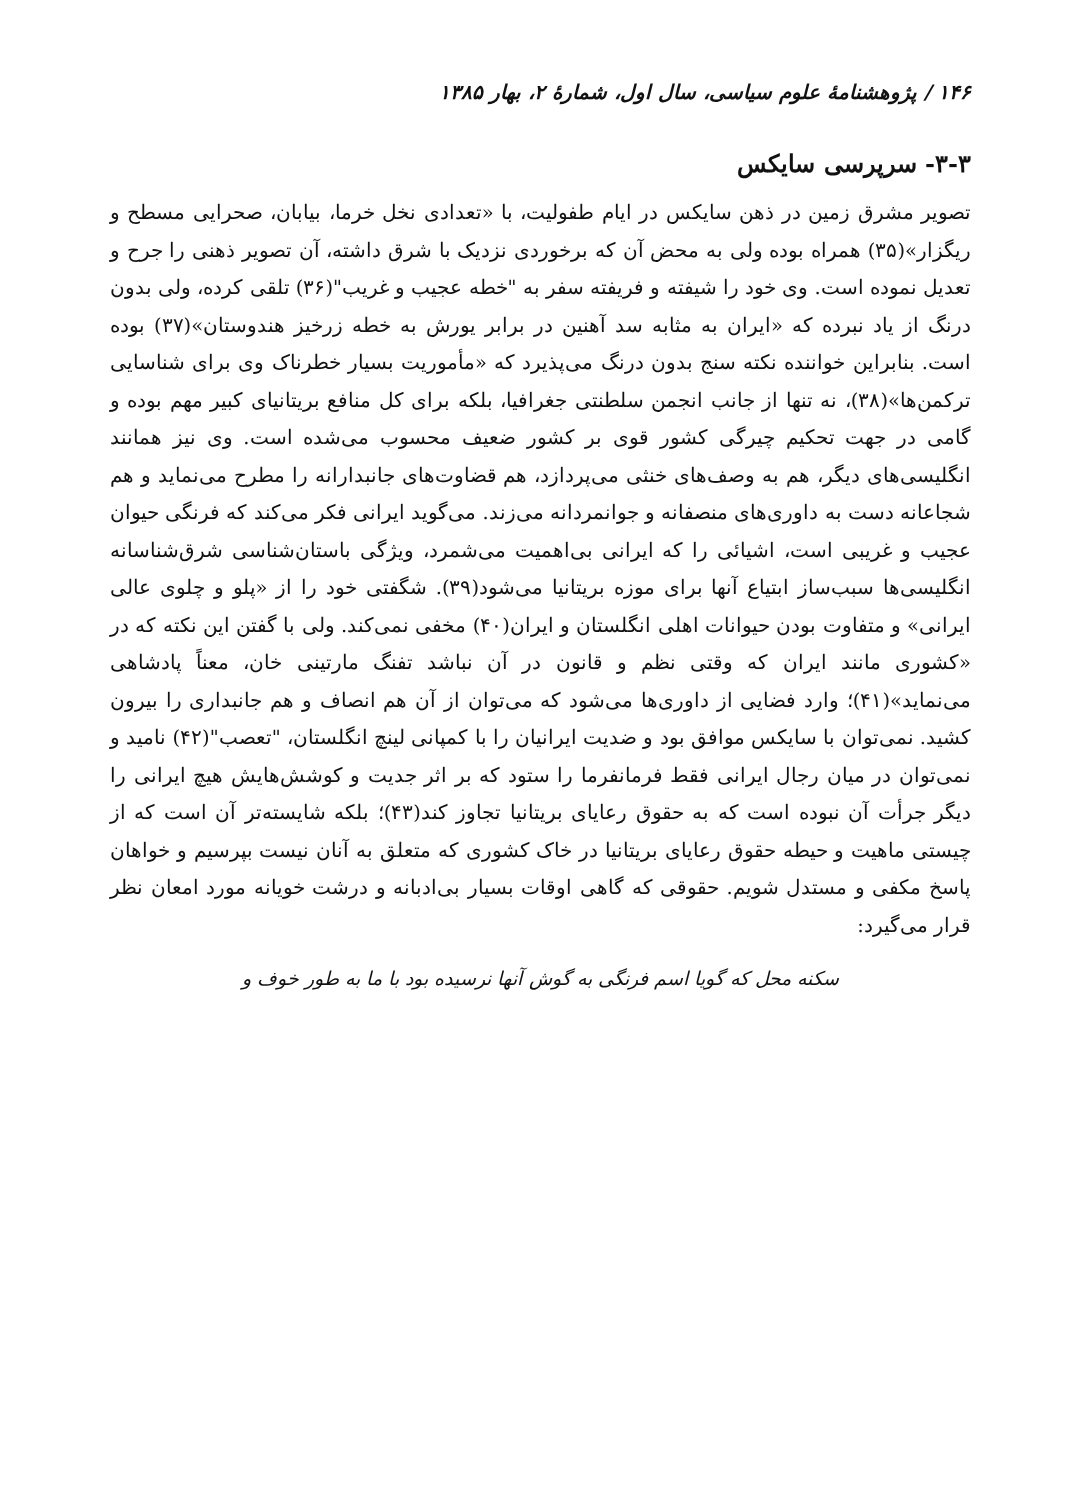۱۴۶ / پژوهشنامهٔ علوم سیاسی، سال اول، شمارهٔ ۲، بهار ۱۳۸۵
۳-۳- سرپرسی سایکس
تصویر مشرق زمین در ذهن سایکس در ایام طفولیت، با «تعدادی نخل خرما، بیابان، صحرایی مسطح و ریگزار»(۳۵) همراه بوده ولی به محض آن که برخوردی نزدیک با شرق داشته، آن تصویر ذهنی را جرح و تعدیل نموده است. وی خود را شیفته و فریفته سفر به "خطه عجیب و غریب"(۳۶) تلقی کرده، ولی بدون درنگ از یاد نبرده که «ایران به مثابه سد آهنین در برابر یورش به خطه زرخیز هندوستان»(۳۷) بوده است. بنابراین خواننده نکته سنج بدون درنگ می‌پذیرد که «مأموریت بسیار خطرناک وی برای شناسایی ترکمن‌ها»(۳۸)، نه تنها از جانب انجمن سلطنتی جغرافیا، بلکه برای کل منافع بریتانیای کبیر مهم بوده و گامی در جهت تحکیم چیرگی کشور قوی بر کشور ضعیف محسوب می‌شده است. وی نیز همانند انگلیسی‌های دیگر، هم به وصف‌های خنثی می‌پردازد، هم قضاوت‌های جانبدارانه را مطرح می‌نماید و هم شجاعانه دست به داوری‌های منصفانه و جوانمردانه می‌زند. می‌گوید ایرانی فکر می‌کند که فرنگی حیوان عجیب و غریبی است، اشیائی را که ایرانی بی‌اهمیت می‌شمرد، ویژگی باستان‌شناسی شرق‌شناسانه انگلیسی‌ها سبب‌ساز ابتیاع آنها برای موزه بریتانیا می‌شود(۳۹). شگفتی خود را از «پلو و چلوی عالی ایرانی» و متفاوت بودن حیوانات اهلی انگلستان و ایران(۴۰) مخفی نمی‌کند. ولی با گفتن این نکته که در «کشوری مانند ایران که وقتی نظم و قانون در آن نباشد تفنگ مارتینی خان، معناً پادشاهی می‌نماید»(۴۱)؛ وارد فضایی از داوری‌ها می‌شود که می‌توان از آن هم انصاف و هم جانبداری را بیرون کشید. نمی‌توان با سایکس موافق بود و ضدیت ایرانیان را با کمپانی لینچ انگلستان، "تعصب"(۴۲) نامید و نمی‌توان در میان رجال ایرانی فقط فرمانفرما را ستود که بر اثر جدیت و کوشش‌هایش هیچ ایرانی را دیگر جرأت آن نبوده است که به حقوق رعایای بریتانیا تجاوز کند(۴۳)؛ بلکه شایسته‌تر آن است که از چیستی ماهیت و حیطه حقوق رعایای بریتانیا در خاک کشوری که متعلق به آنان نیست بپرسیم و خواهان پاسخ مکفی و مستدل شویم. حقوقی که گاهی اوقات بسیار بی‌ادبانه و درشت خویانه مورد امعان نظر قرار می‌گیرد:
سکنه محل که گویا اسم فرنگی به گوش آنها نرسیده بود با ما به طور خوف و